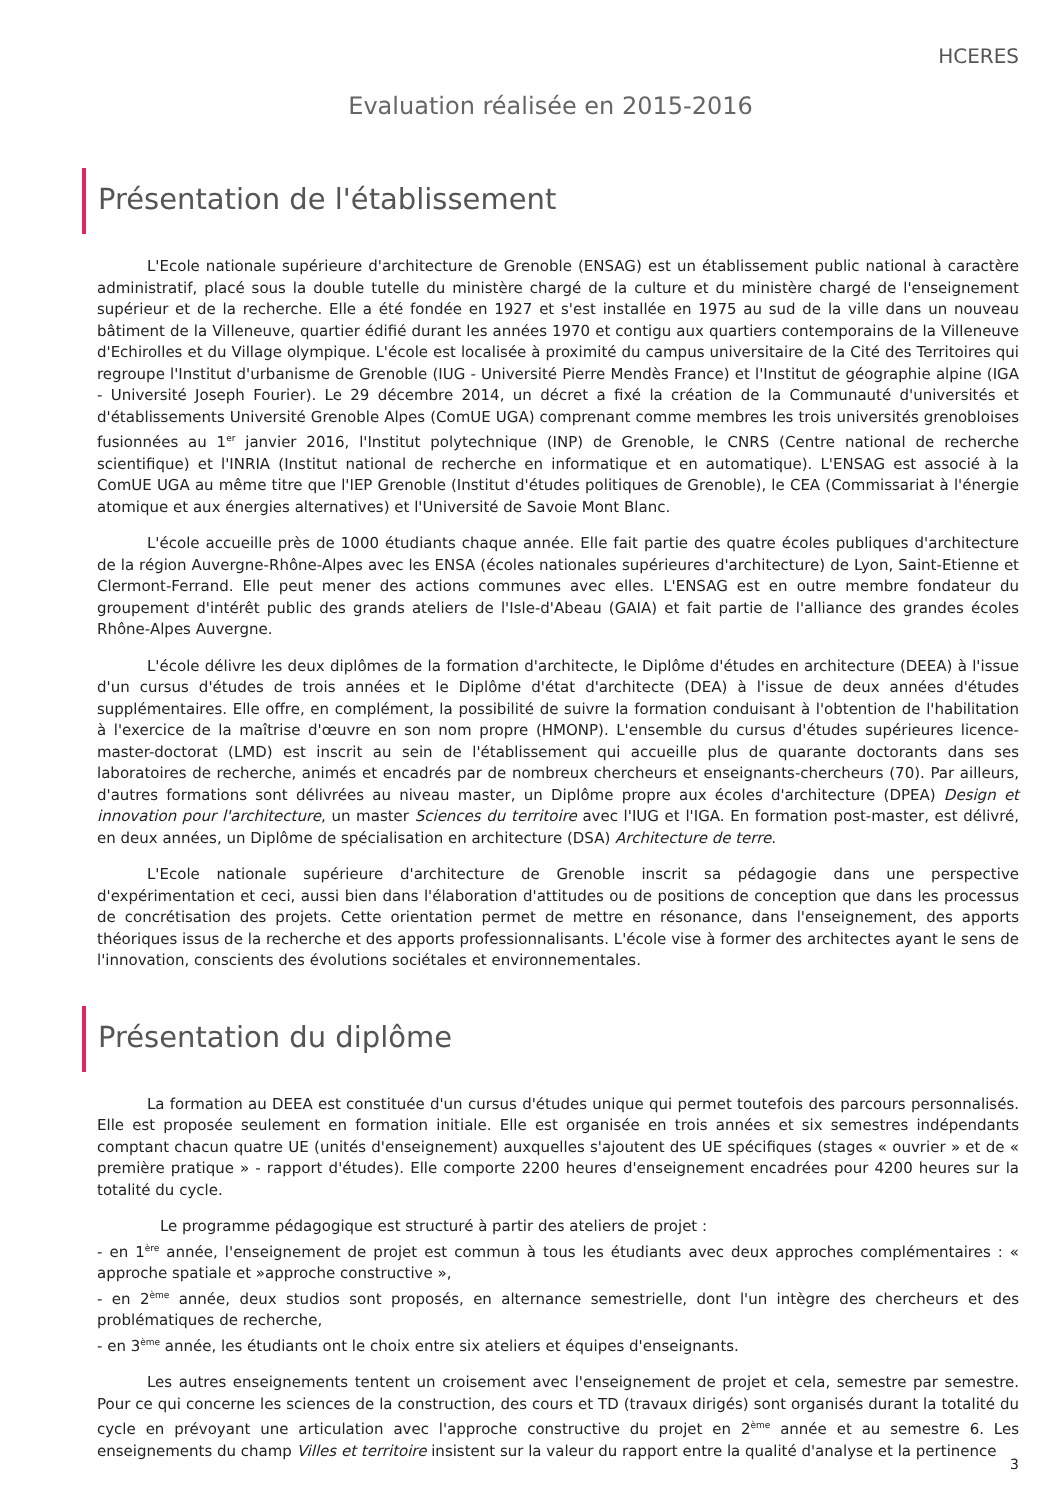HCERES
Evaluation réalisée en 2015-2016
Présentation de l'établissement
L'Ecole nationale supérieure d'architecture de Grenoble (ENSAG) est un établissement public national à caractère administratif, placé sous la double tutelle du ministère chargé de la culture et du ministère chargé de l'enseignement supérieur et de la recherche. Elle a été fondée en 1927 et s'est installée en 1975 au sud de la ville dans un nouveau bâtiment de la Villeneuve, quartier édifié durant les années 1970 et contigu aux quartiers contemporains de la Villeneuve d'Echirolles et du Village olympique. L'école est localisée à proximité du campus universitaire de la Cité des Territoires qui regroupe l'Institut d'urbanisme de Grenoble (IUG - Université Pierre Mendès France) et l'Institut de géographie alpine (IGA - Université Joseph Fourier). Le 29 décembre 2014, un décret a fixé la création de la Communauté d'universités et d'établissements Université Grenoble Alpes (ComUE UGA) comprenant comme membres les trois universités grenobloises fusionnées au 1<sup>er</sup> janvier 2016, l'Institut polytechnique (INP) de Grenoble, le CNRS (Centre national de recherche scientifique) et l'INRIA (Institut national de recherche en informatique et en automatique). L'ENSAG est associé à la ComUE UGA au même titre que l'IEP Grenoble (Institut d'études politiques de Grenoble), le CEA (Commissariat à l'énergie atomique et aux énergies alternatives) et l'Université de Savoie Mont Blanc.
L'école accueille près de 1000 étudiants chaque année. Elle fait partie des quatre écoles publiques d'architecture de la région Auvergne-Rhône-Alpes avec les ENSA (écoles nationales supérieures d'architecture) de Lyon, Saint-Etienne et Clermont-Ferrand. Elle peut mener des actions communes avec elles. L'ENSAG est en outre membre fondateur du groupement d'intérêt public des grands ateliers de l'Isle-d'Abeau (GAIA) et fait partie de l'alliance des grandes écoles Rhône-Alpes Auvergne.
L'école délivre les deux diplômes de la formation d'architecte, le Diplôme d'études en architecture (DEEA) à l'issue d'un cursus d'études de trois années et le Diplôme d'état d'architecte (DEA) à l'issue de deux années d'études supplémentaires. Elle offre, en complément, la possibilité de suivre la formation conduisant à l'obtention de l'habilitation à l'exercice de la maîtrise d'œuvre en son nom propre (HMONP). L'ensemble du cursus d'études supérieures licence-master-doctorat (LMD) est inscrit au sein de l'établissement qui accueille plus de quarante doctorants dans ses laboratoires de recherche, animés et encadrés par de nombreux chercheurs et enseignants-chercheurs (70). Par ailleurs, d'autres formations sont délivrées au niveau master, un Diplôme propre aux écoles d'architecture (DPEA) Design et innovation pour l'architecture, un master Sciences du territoire avec l'IUG et l'IGA. En formation post-master, est délivré, en deux années, un Diplôme de spécialisation en architecture (DSA) Architecture de terre.
L'Ecole nationale supérieure d'architecture de Grenoble inscrit sa pédagogie dans une perspective d'expérimentation et ceci, aussi bien dans l'élaboration d'attitudes ou de positions de conception que dans les processus de concrétisation des projets. Cette orientation permet de mettre en résonance, dans l'enseignement, des apports théoriques issus de la recherche et des apports professionnalisants. L'école vise à former des architectes ayant le sens de l'innovation, conscients des évolutions sociétales et environnementales.
Présentation du diplôme
La formation au DEEA est constituée d'un cursus d'études unique qui permet toutefois des parcours personnalisés. Elle est proposée seulement en formation initiale. Elle est organisée en trois années et six semestres indépendants comptant chacun quatre UE (unités d'enseignement) auxquelles s'ajoutent des UE spécifiques (stages « ouvrier » et de « première pratique » - rapport d'études). Elle comporte 2200 heures d'enseignement encadrées pour 4200 heures sur la totalité du cycle.
Le programme pédagogique est structuré à partir des ateliers de projet :
- en 1<sup>ère</sup> année, l'enseignement de projet est commun à tous les étudiants avec deux approches complémentaires : « approche spatiale et »approche constructive »,
- en 2<sup>ème</sup> année, deux studios sont proposés, en alternance semestrielle, dont l'un intègre des chercheurs et des problématiques de recherche,
- en 3<sup>ème</sup> année, les étudiants ont le choix entre six ateliers et équipes d'enseignants.
Les autres enseignements tentent un croisement avec l'enseignement de projet et cela, semestre par semestre. Pour ce qui concerne les sciences de la construction, des cours et TD (travaux dirigés) sont organisés durant la totalité du cycle en prévoyant une articulation avec l'approche constructive du projet en 2<sup>ème</sup> année et au semestre 6. Les enseignements du champ Villes et territoire insistent sur la valeur du rapport entre la qualité d'analyse et la pertinence
3